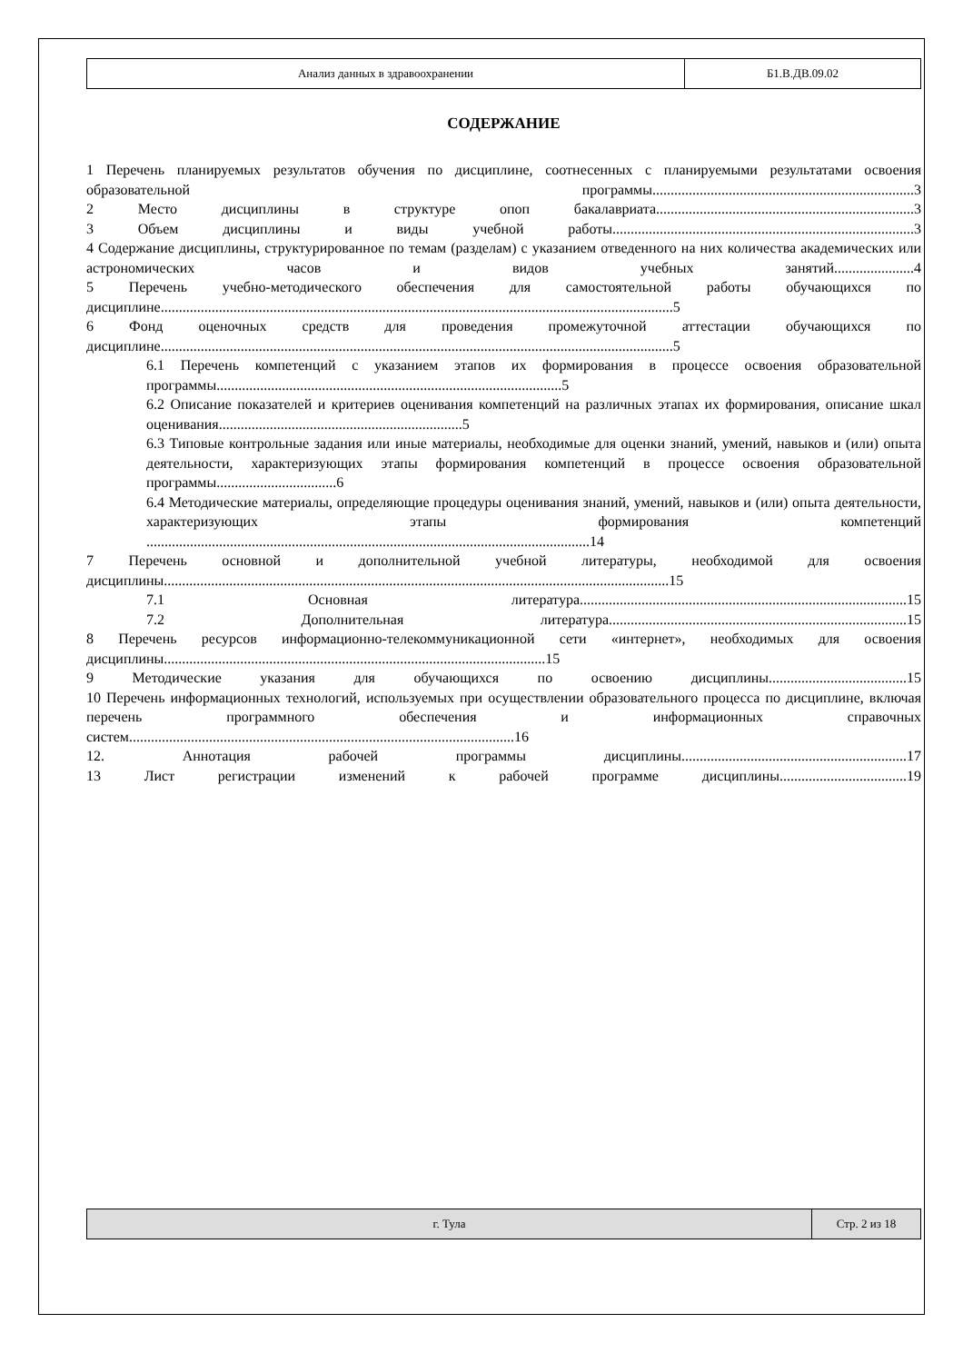| Анализ данных в здравоохранении | Б1.В.ДВ.09.02 |
СОДЕРЖАНИЕ
1 Перечень планируемых результатов обучения по дисциплине, соотнесенных с планируемыми результатами освоения образовательной программы........................................................................3
2 Место дисциплины в структуре опоп бакалавриата.......................................................................3
3 Объем дисциплины и виды учебной работы...................................................................................3
4 Содержание дисциплины, структурированное по темам (разделам) с указанием отведенного на них количества академических или астрономических часов и видов учебных занятий......................4
5 Перечень учебно-методического обеспечения для самостоятельной работы обучающихся по дисциплине.............................................................................................................................................5
6 Фонд оценочных средств для проведения промежуточной аттестации обучающихся по дисциплине.............................................................................................................................................5
6.1 Перечень компетенций с указанием этапов их формирования в процессе освоения образовательной программы...............................................................................................5
6.2 Описание показателей и критериев оценивания компетенций на различных этапах их формирования, описание шкал оценивания...................................................................5
6.3 Типовые контрольные задания или иные материалы, необходимые для оценки знаний, умений, навыков и (или) опыта деятельности, характеризующих этапы формирования компетенций в процессе освоения образовательной программы.................................6
6.4 Методические материалы, определяющие процедуры оценивания знаний, умений, навыков и (или) опыта деятельности, характеризующих этапы формирования компетенций ..........................................................................................................................14
7 Перечень основной и дополнительной учебной литературы, необходимой для освоения дисциплины...........................................................................................................................................15
7.1 Основная литература..........................................................................................15
7.2 Дополнительная литература..................................................................................15
8 Перечень ресурсов информационно-телекоммуникационной сети «интернет», необходимых для освоения дисциплины.........................................................................................................15
9 Методические указания для обучающихся по освоению дисциплины......................................15
10 Перечень информационных технологий, используемых при осуществлении образовательного процесса по дисциплине, включая перечень программного обеспечения и информационных справочных систем..........................................................................................................16
12. Аннотация рабочей программы дисциплины..............................................................17
13 Лист регистрации изменений к рабочей программе дисциплины...................................19
| г. Тула | Стр. 2 из 18 |